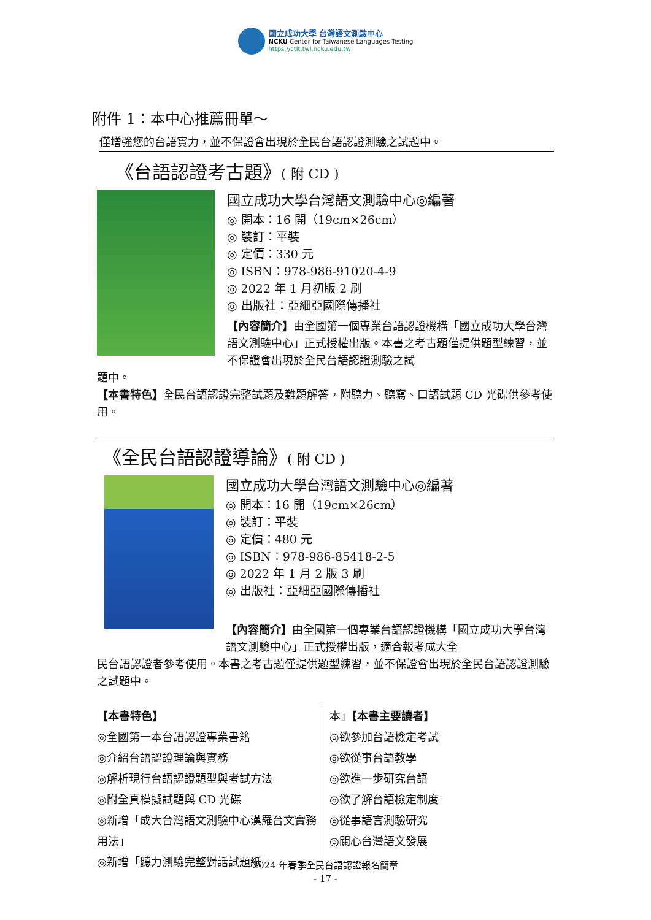國立成功大學 台灣語文測驗中心
NCKU Center for Taiwanese Languages Testing
https://ctlt.twl.ncku.edu.tw
附件 1：本中心推薦冊單～
僅增強您的台語實力，並不保證會出現於全民台語認證測驗之試題中。
《台語認證考古題》( 附 CD )
國立成功大學台灣語文測驗中心◎編著
◎ 開本：16 開（19cm×26cm）
◎ 裝訂：平裝
◎ 定價：330 元
◎ ISBN：978-986-91020-4-9
◎ 2022 年 1 月初版 2 刷
◎ 出版社：亞細亞國際傳播社
【內容簡介】由全國第一個專業台語認證機構「國立成功大學台灣語文測驗中心」正式授權出版。本書之考古題僅提供題型練習，並不保證會出現於全民台語認證測驗之試
題中。
【本書特色】全民台語認證完整試題及難題解答，附聽力、聽寫、口語試題 CD 光碟供參考使用。
《全民台語認證導論》( 附 CD )
國立成功大學台灣語文測驗中心◎編著
◎ 開本：16 開（19cm×26cm）
◎ 裝訂：平裝
◎ 定價：480 元
◎ ISBN：978-986-85418-2-5
◎ 2022 年 1 月 2 版 3 刷
◎ 出版社：亞細亞國際傳播社
【內容簡介】由全國第一個專業台語認證機構「國立成功大學台灣語文測驗中心」正式授權出版，適合報考成大全
民台語認證者參考使用。本書之考古題僅提供題型練習，並不保證會出現於全民台語認證測驗之試題中。
【本書特色】
◎全國第一本台語認證專業書籍
◎介紹台語認證理論與實務
◎解析現行台語認證題型與考試方法
◎附全真模擬試題與 CD 光碟
◎新增「成大台灣語文測驗中心漢羅台文實務用法」
◎新增「聽力測驗完整對話試題紙
本」【本書主要讀者】
◎欲參加台語檢定考試
◎欲從事台語教學
◎欲進一步研究台語
◎欲了解台語檢定制度
◎從事語言測驗研究
◎關心台灣語文發展
2024 年春季全民台語認證報名簡章
- 17 -